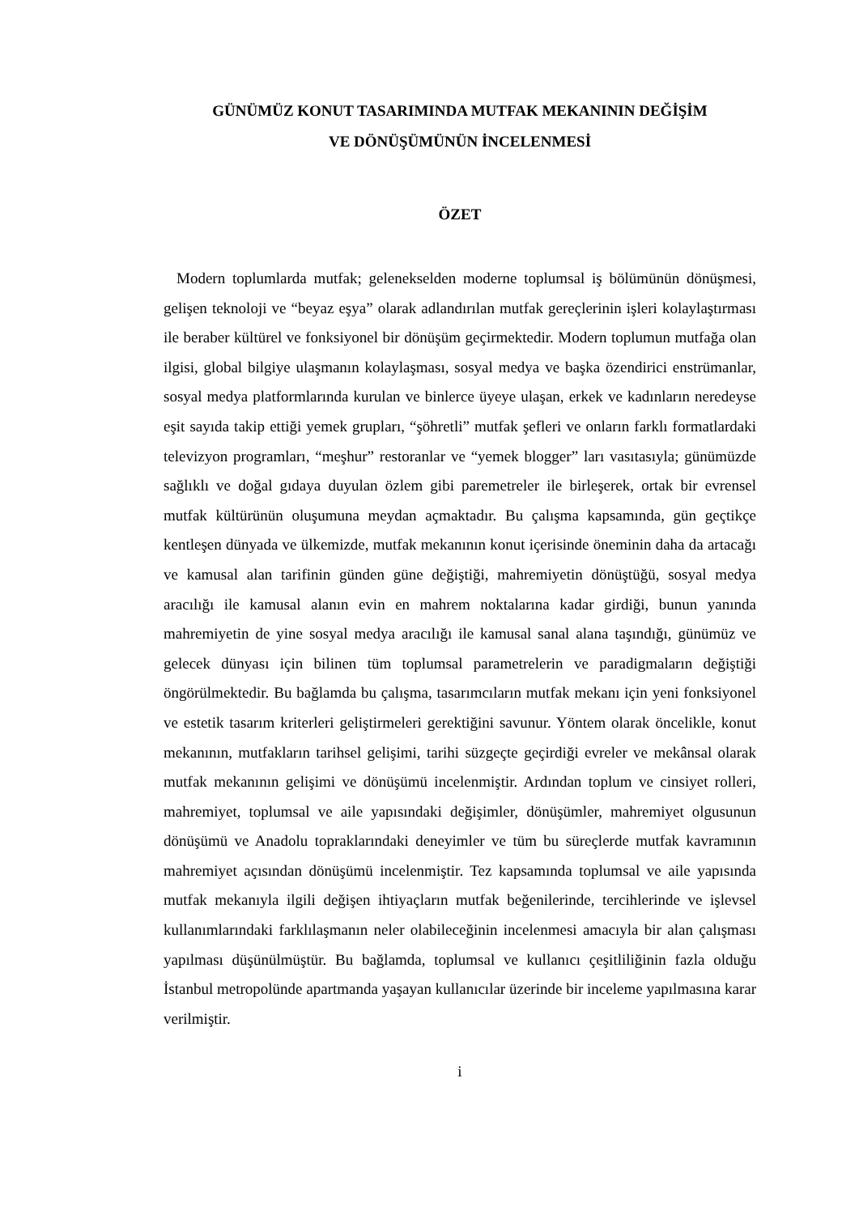GÜNÜMÜZ KONUT TASARIMINDA MUTFAK MEKANININ DEĞİŞİM
VE DÖNÜŞÜMÜNÜN İNCELENMESİ
ÖZET
Modern toplumlarda mutfak; gelenekselden moderne toplumsal iş bölümünün dönüşmesi, gelişen teknoloji ve “beyaz eşya” olarak adlandırılan mutfak gereçlerinin işleri kolaylaştırması ile beraber kültürel ve fonksiyonel bir dönüşüm geçirmektedir. Modern toplumun mutfağa olan ilgisi, global bilgiye ulaşmanın kolaylaşması, sosyal medya ve başka özendirici enstrümanlar, sosyal medya platformlarında kurulan ve binlerce üyeye ulaşan, erkek ve kadınların neredeyse eşit sayıda takip ettiği yemek grupları, “şöhretli” mutfak şefleri ve onların farklı formatlardaki televizyon programları, “meşhur” restoranlar ve “yemek blogger” ları vasıtasıyla; günümüzde sağlıklı ve doğal gıdaya duyulan özlem gibi paremetreler ile birleşerek, ortak bir evrensel mutfak kültürünün oluşumuna meydan açmaktadır. Bu çalışma kapsamında, gün geçtikçe kentleşen dünyada ve ülkemizde, mutfak mekanının konut içerisinde öneminin daha da artacağı ve kamusal alan tarifinin günden güne değiştiği, mahremiyetin dönüştüğü, sosyal medya aracılığı ile kamusal alanın evin en mahrem noktalarına kadar girdiği, bunun yanında mahremiyetin de yine sosyal medya aracılığı ile kamusal sanal alana taşındığı, günümüz ve gelecek dünyası için bilinen tüm toplumsal parametrelerin ve paradigmaların değiştiği öngörülmektedir. Bu bağlamda bu çalışma, tasarımcıların mutfak mekanı için yeni fonksiyonel ve estetik tasarım kriterleri geliştirmeleri gerektiğini savunur. Yöntem olarak öncelikle, konut mekanının, mutfakların tarihsel gelişimi, tarihi süzgeçte geçirdiği evreler ve mekânsal olarak mutfak mekanının gelişimi ve dönüşümü incelenmiştir. Ardından toplum ve cinsiyet rolleri, mahremiyet, toplumsal ve aile yapısındaki değişimler, dönüşümler, mahremiyet olgusunun dönüşümü ve Anadolu topraklarındaki deneyimler ve tüm bu süreçlerde mutfak kavramının mahremiyet açısından dönüşümü incelenmiştir. Tez kapsamında toplumsal ve aile yapısında mutfak mekanıyla ilgili değişen ihtiyaçların mutfak beğenilerinde, tercihlerinde ve işlevsel kullanımlarındaki farklılaşmanın neler olabileceğinin incelenmesi amacıyla bir alan çalışması yapılması düşünülmüştür. Bu bağlamda, toplumsal ve kullanıcı çeşitliliğinin fazla olduğu İstanbul metropolünde apartmanda yaşayan kullanıcılar üzerinde bir inceleme yapılmasına karar verilmiştir.
i